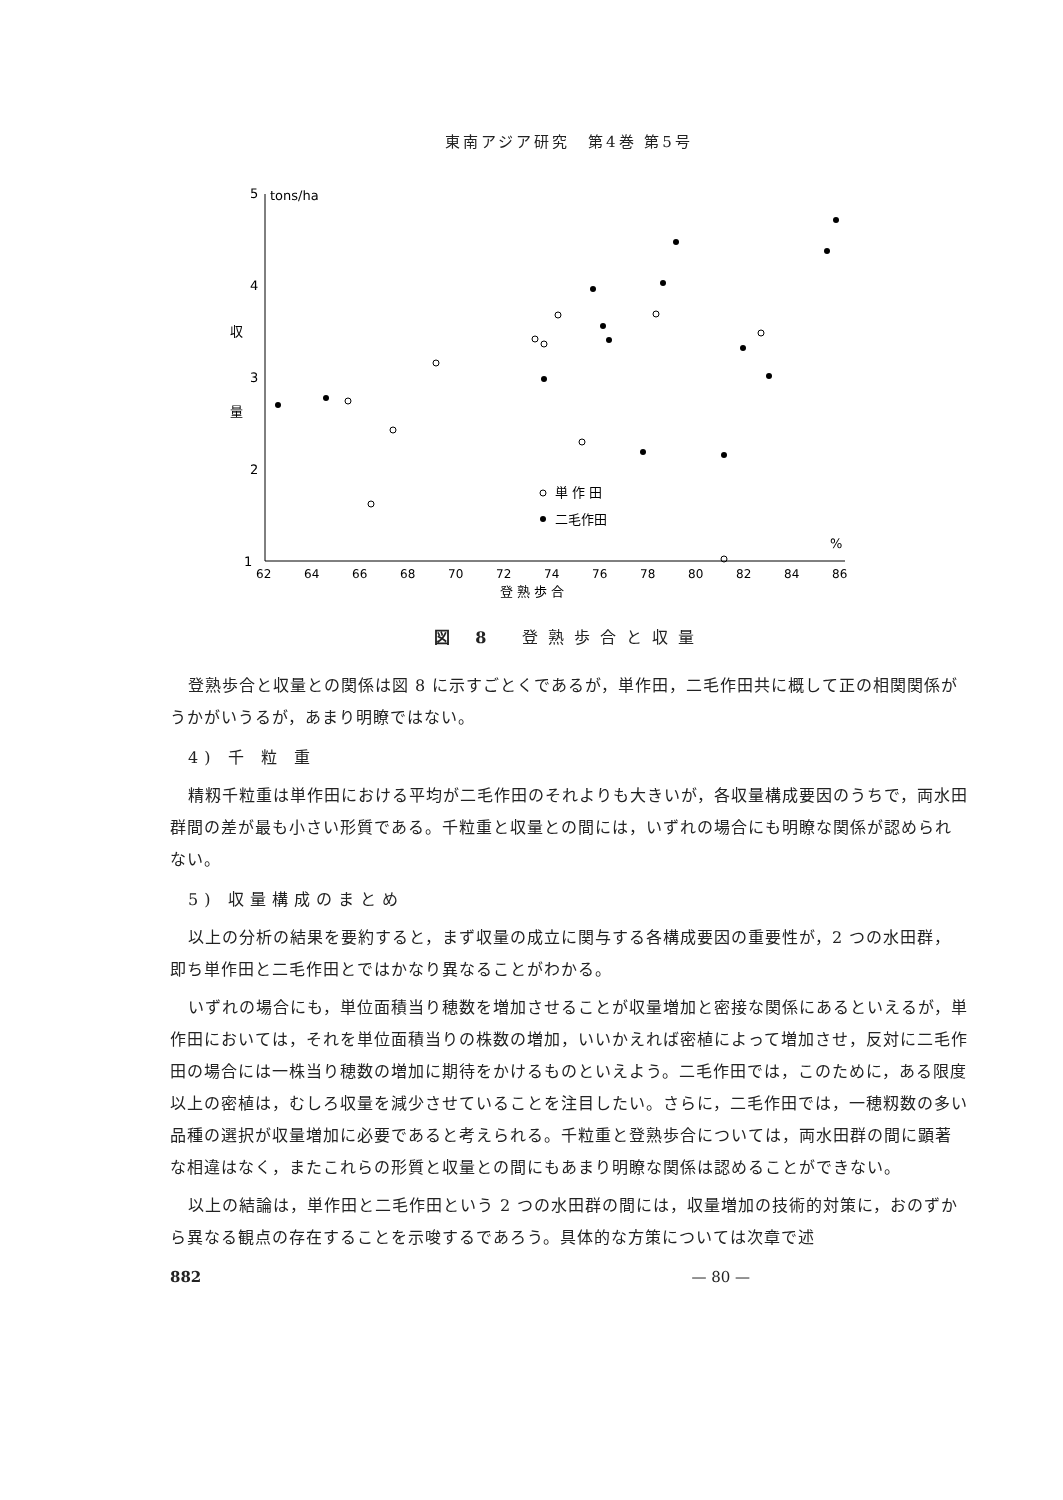東南アジア研究　第4巻 第5号
5
tons/ha
4
3
2
1
収
量
62
64
66
68
70
72
74
76
78
80
82
84
86
%
登 熟 歩 合
単 作 田
二毛作田
図 8　登熟歩合と収量
登熟歩合と収量との関係は図 8 に示すごとくであるが，単作田，二毛作田共に概して正の相関関係がうかがいうるが，あまり明瞭ではない。
4) 千 粒 重
精籾千粒重は単作田における平均が二毛作田のそれよりも大きいが，各収量構成要因のうちで，両水田群間の差が最も小さい形質である。千粒重と収量との間には，いずれの場合にも明瞭な関係が認められない。
5) 収量構成のまとめ
以上の分析の結果を要約すると，まず収量の成立に関与する各構成要因の重要性が，2 つの水田群，即ち単作田と二毛作田とではかなり異なることがわかる。
いずれの場合にも，単位面積当り穂数を増加させることが収量増加と密接な関係にあるといえるが，単作田においては，それを単位面積当りの株数の増加，いいかえれば密植によって増加させ，反対に二毛作田の場合には一株当り穂数の増加に期待をかけるものといえよう。二毛作田では，このために，ある限度以上の密植は，むしろ収量を減少させていることを注目したい。さらに，二毛作田では，一穂籾数の多い品種の選択が収量増加に必要であると考えられる。千粒重と登熟歩合については，両水田群の間に顕著な相違はなく，またこれらの形質と収量との間にもあまり明瞭な関係は認めることができない。
以上の結論は，単作田と二毛作田という 2 つの水田群の間には，収量増加の技術的対策に，おのずから異なる観点の存在することを示唆するであろう。具体的な方策については次章で述
882 — 80 —